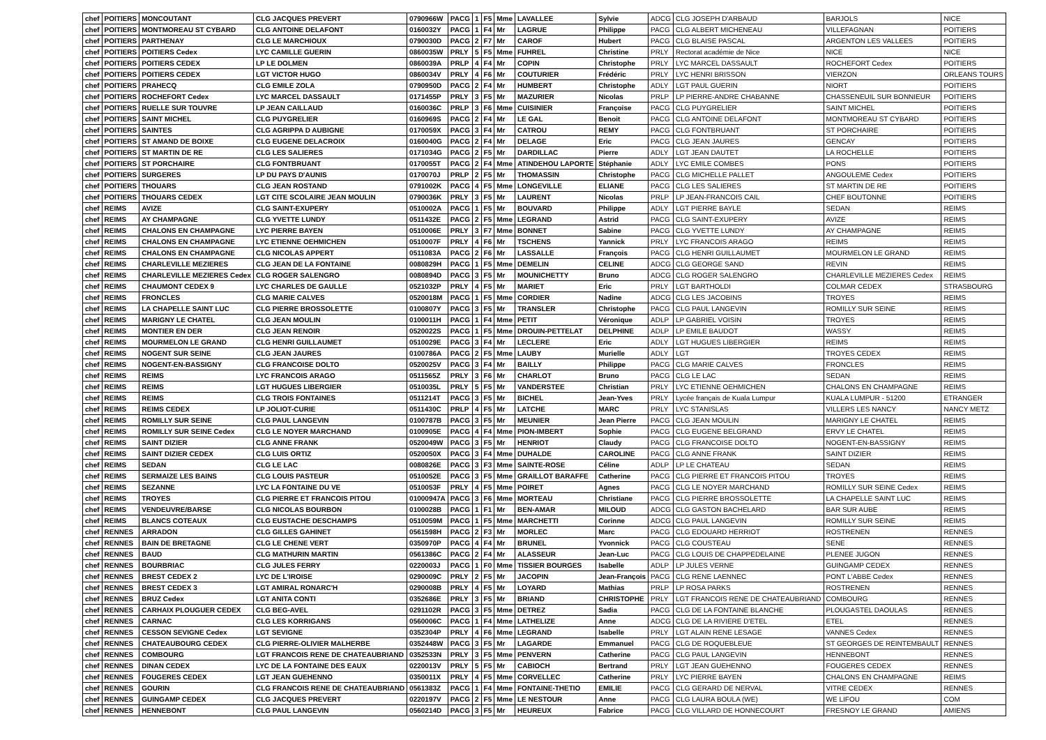| chef | POITIERS | MONCOUTANT | CLG JACQUES PREVERT | 0790966W | PACG | 1 | F5 | Mme | LAVALLEE | Sylvie | ADCG | CLG JOSEPH D'ARBAUD | BARJOLS | NICE |
| chef | POITIERS | MONTMOREAU ST CYBARD | CLG ANTOINE DELAFONT | 0160032Y | PACG | 1 | F4 | Mr | LAGRUE | Philippe | PACG | CLG ALBERT MICHENEAU | VILLEFAGNAN | POITIERS |
| chef | POITIERS | PARTHENAY | CLG LE MARCHIOUX | 0790030D | PACG | 2 | F7 | Mr | CAROF | Hubert | PACG | CLG BLAISE PASCAL | ARGENTON LES VALLEES | POITIERS |
| chef | POITIERS | POITIERS Cedex | LYC CAMILLE GUERIN | 0860035W | PRLY | 5 | F5 | Mme | FUHREL | Christine | PRLY | Rectorat académie de Nice | NICE | NICE |
| chef | POITIERS | POITIERS CEDEX | LP LE DOLMEN | 0860039A | PRLP | 4 | F4 | Mr | COPIN | Christophe | PRLY | LYC MARCEL DASSAULT | ROCHEFORT Cedex | POITIERS |
| chef | POITIERS | POITIERS CEDEX | LGT VICTOR HUGO | 0860034V | PRLY | 4 | F6 | Mr | COUTURIER | Frédéric | PRLY | LYC HENRI BRISSON | VIERZON | ORLEANS TOURS |
| chef | POITIERS | PRAHECQ | CLG EMILE ZOLA | 0790950D | PACG | 2 | F4 | Mr | HUMBERT | Christophe | ADLY | LGT PAUL GUERIN | NIORT | POITIERS |
| chef | POITIERS | ROCHEFORT Cedex | LYC MARCEL DASSAULT | 0171455P | PRLY | 3 | F5 | Mr | MAZURIER | Nicolas | PRLP | LP PIERRE-ANDRE CHABANNE | CHASSENEUIL SUR BONNIEUR | POITIERS |
| chef | POITIERS | RUELLE SUR TOUVRE | LP JEAN CAILLAUD | 0160036C | PRLP | 3 | F6 | Mme | CUISINIER | Françoise | PACG | CLG PUYGRELIER | SAINT MICHEL | POITIERS |
| chef | POITIERS | SAINT MICHEL | CLG PUYGRELIER | 0160969S | PACG | 2 | F4 | Mr | LE GAL | Benoit | PACG | CLG ANTOINE DELAFONT | MONTMOREAU ST CYBARD | POITIERS |
| chef | POITIERS | SAINTES | CLG AGRIPPA D AUBIGNE | 0170059X | PACG | 3 | F4 | Mr | CATROU | REMY | PACG | CLG FONTBRUANT | ST PORCHAIRE | POITIERS |
| chef | POITIERS | ST AMAND DE BOIXE | CLG EUGENE DELACROIX | 0160040G | PACG | 2 | F4 | Mr | DELAGE | Eric | PACG | CLG JEAN JAURES | GENCAY | POITIERS |
| chef | POITIERS | ST MARTIN DE RE | CLG LES SALIERES | 0171034G | PACG | 2 | F5 | Mr | DARDILLAC | Pierre | ADLY | LGT JEAN DAUTET | LA ROCHELLE | POITIERS |
| chef | POITIERS | ST PORCHAIRE | CLG FONTBRUANT | 0170055T | PACG | 2 | F4 | Mme | ATINDEHOU LAPORTE | Stéphanie | ADLY | LYC EMILE COMBES | PONS | POITIERS |
| chef | POITIERS | SURGERES | LP DU PAYS D'AUNIS | 0170070J | PRLP | 2 | F5 | Mr | THOMASSIN | Christophe | PACG | CLG MICHELLE PALLET | ANGOULEME Cedex | POITIERS |
| chef | POITIERS | THOUARS | CLG JEAN ROSTAND | 0791002K | PACG | 4 | F5 | Mme | LONGEVILLE | ELIANE | PACG | CLG LES SALIERES | ST MARTIN DE RE | POITIERS |
| chef | POITIERS | THOUARS CEDEX | LGT CITE SCOLAIRE JEAN MOULIN | 0790036K | PRLY | 3 | F5 | Mr | LAURENT | Nicolas | PRLP | LP JEAN-FRANCOIS CAIL | CHEF BOUTONNE | POITIERS |
| chef | REIMS | AVIZE | CLG SAINT-EXUPERY | 0510002A | PACG | 1 | F5 | Mr | BOUVARD | Philippe | ADLY | LGT PIERRE BAYLE | SEDAN | REIMS |
| chef | REIMS | AY CHAMPAGNE | CLG YVETTE LUNDY | 0511432E | PACG | 2 | F5 | Mme | LEGRAND | Astrid | PACG | CLG SAINT-EXUPERY | AVIZE | REIMS |
| chef | REIMS | CHALONS EN CHAMPAGNE | LYC PIERRE BAYEN | 0510006E | PRLY | 3 | F7 | Mme | BONNET | Sabine | PACG | CLG YVETTE LUNDY | AY CHAMPAGNE | REIMS |
| chef | REIMS | CHALONS EN CHAMPAGNE | LYC ETIENNE OEHMICHEN | 0510007F | PRLY | 4 | F6 | Mr | TSCHENS | Yannick | PRLY | LYC FRANCOIS ARAGO | REIMS | REIMS |
| chef | REIMS | CHALONS EN CHAMPAGNE | CLG NICOLAS APPERT | 0511083A | PACG | 2 | F6 | Mr | LASSALLE | François | PACG | CLG HENRI GUILLAUMET | MOURMELON LE GRAND | REIMS |
| chef | REIMS | CHARLEVILLE MEZIERES | CLG JEAN DE LA FONTAINE | 0080829H | PACG | 1 | F5 | Mme | DEMELIN | CELINE | ADCG | CLG GEORGE SAND | REVIN | REIMS |
| chef | REIMS | CHARLEVILLE MEZIERES Cedex | CLG ROGER SALENGRO | 0080894D | PACG | 3 | F5 | Mr | MOUNICHETTY | Bruno | ADCG | CLG ROGER SALENGRO | CHARLEVILLE MEZIERES Cedex | REIMS |
| chef | REIMS | CHAUMONT CEDEX 9 | LYC CHARLES DE GAULLE | 0521032P | PRLY | 4 | F5 | Mr | MARIET | Eric | PRLY | LGT BARTHOLDI | COLMAR CEDEX | STRASBOURG |
| chef | REIMS | FRONCLES | CLG MARIE CALVES | 0520018M | PACG | 1 | F5 | Mme | CORDIER | Nadine | ADCG | CLG LES JACOBINS | TROYES | REIMS |
| chef | REIMS | LA CHAPELLE SAINT LUC | CLG PIERRE BROSSOLETTE | 0100807Y | PACG | 3 | F5 | Mr | TRANSLER | Christophe | PACG | CLG PAUL LANGEVIN | ROMILLY SUR SEINE | REIMS |
| chef | REIMS | MARIGNY LE CHATEL | CLG JEAN MOULIN | 0100011H | PACG | 1 | F4 | Mme | PETIT | Véronique | ADLP | LP GABRIEL VOISIN | TROYES | REIMS |
| chef | REIMS | MONTIER EN DER | CLG JEAN RENOIR | 0520022S | PACG | 1 | F5 | Mme | DROUIN-PETTELAT | DELPHINE | ADLP | LP EMILE BAUDOT | WASSY | REIMS |
| chef | REIMS | MOURMELON LE GRAND | CLG HENRI GUILLAUMET | 0510029E | PACG | 3 | F4 | Mr | LECLERE | Eric | ADLY | LGT HUGUES LIBERGIER | REIMS | REIMS |
| chef | REIMS | NOGENT SUR SEINE | CLG JEAN JAURES | 0100786A | PACG | 2 | F5 | Mme | LAUBY | Murielle | ADLY | LGT | TROYES CEDEX | REIMS |
| chef | REIMS | NOGENT-EN-BASSIGNY | CLG FRANCOISE DOLTO | 0520025V | PACG | 3 | F4 | Mr | BAILLY | Philippe | PACG | CLG MARIE CALVES | FRONCLES | REIMS |
| chef | REIMS | REIMS | LYC FRANCOIS ARAGO | 0511565Z | PRLY | 3 | F6 | Mr | CHARLOT | Bruno | PACG | CLG LE LAC | SEDAN | REIMS |
| chef | REIMS | REIMS | LGT HUGUES LIBERGIER | 0510035L | PRLY | 5 | F5 | Mr | VANDERSTEE | Christian | PRLY | LYC ETIENNE OEHMICHEN | CHALONS EN CHAMPAGNE | REIMS |
| chef | REIMS | REIMS | CLG TROIS FONTAINES | 0511214T | PACG | 3 | F5 | Mr | BICHEL | Jean-Yves | PRLY | Lycée français de Kuala Lumpur | KUALA LUMPUR - 51200 | ETRANGER |
| chef | REIMS | REIMS CEDEX | LP JOLIOT-CURIE | 0511430C | PRLP | 4 | F5 | Mr | LATCHE | MARC | PRLY | LYC STANISLAS | VILLERS LES NANCY | NANCY METZ |
| chef | REIMS | ROMILLY SUR SEINE | CLG PAUL LANGEVIN | 0100787B | PACG | 3 | F5 | Mr | MEUNIER | Jean Pierre | PACG | CLG JEAN MOULIN | MARIGNY LE CHATEL | REIMS |
| chef | REIMS | ROMILLY SUR SEINE Cedex | CLG LE NOYER MARCHAND | 0100905E | PACG | 4 | F4 | Mme | PION-IMBERT | Sophie | PACG | CLG EUGENE BELGRAND | ERVY LE CHATEL | REIMS |
| chef | REIMS | SAINT DIZIER | CLG ANNE FRANK | 0520049W | PACG | 3 | F5 | Mr | HENRIOT | Claudy | PACG | CLG FRANCOISE DOLTO | NOGENT-EN-BASSIGNY | REIMS |
| chef | REIMS | SAINT DIZIER CEDEX | CLG LUIS ORTIZ | 0520050X | PACG | 3 | F4 | Mme | DUHALDE | CAROLINE | PACG | CLG ANNE FRANK | SAINT DIZIER | REIMS |
| chef | REIMS | SEDAN | CLG LE LAC | 0080826E | PACG | 3 | F3 | Mme | SAINTE-ROSE | Céline | ADLP | LP LE CHATEAU | SEDAN | REIMS |
| chef | REIMS | SERMAIZE LES BAINS | CLG LOUIS PASTEUR | 0510052E | PACG | 3 | F5 | Mme | GRAILLOT BARAFFE | Catherine | PACG | CLG PIERRE ET FRANCOIS PITOU | TROYES | REIMS |
| chef | REIMS | SEZANNE | LYC LA FONTAINE DU VE | 0510053F | PRLY | 4 | F5 | Mme | POIRET | Agnes | PACG | CLG LE NOYER MARCHAND | ROMILLY SUR SEINE Cedex | REIMS |
| chef | REIMS | TROYES | CLG PIERRE ET FRANCOIS PITOU | 01000947A | PACG | 3 | F6 | Mme | MORTEAU | Christiane | PACG | CLG PIERRE BROSSOLETTE | LA CHAPELLE SAINT LUC | REIMS |
| chef | REIMS | VENDEUVRE/BARSE | CLG NICOLAS BOURBON | 0100028B | PACG | 1 | F1 | Mr | BEN-AMAR | MILOUD | ADCG | CLG GASTON BACHELARD | BAR SUR AUBE | REIMS |
| chef | REIMS | BLANCS COTEAUX | CLG EUSTACHE DESCHAMPS | 0510059M | PACG | 1 | F5 | Mme | MARCHETTI | Corinne | ADCG | CLG PAUL LANGEVIN | ROMILLY SUR SEINE | REIMS |
| chef | RENNES | ARRADON | CLG GILLES GAHINET | 0561598H | PACG | 2 | F3 | Mr | MORLEC | Marc | PACG | CLG EDOUARD HERRIOT | ROSTRENEN | RENNES |
| chef | RENNES | BAIN DE BRETAGNE | CLG LE CHENE VERT | 0350970P | PACG | 4 | F4 | Mr | BRUNEL | Yvonnick | PACG | CLG COUSTEAU | SENE | RENNES |
| chef | RENNES | BAUD | CLG MATHURIN MARTIN | 0561386C | PACG | 2 | F4 | Mr | ALASSEUR | Jean-Luc | PACG | CLG LOUIS DE CHAPPEDELAINE | PLENEE JUGON | RENNES |
| chef | RENNES | BOURBRIAC | CLG JULES FERRY | 0220003J | PACG | 1 | F0 | Mme | TISSIER BOURGES | Isabelle | ADLP | LP JULES VERNE | GUINGAMP CEDEX | RENNES |
| chef | RENNES | BREST CEDEX 2 | LYC DE L'IROISE | 0290009C | PRLY | 2 | F5 | Mr | JACOPIN | Jean-François | PACG | CLG RENE LAENNEC | PONT L'ABBE Cedex | RENNES |
| chef | RENNES | BREST CEDEX 3 | LGT AMIRAL RONARC'H | 0290008B | PRLY | 4 | F5 | Mr | LOYARD | Mathias | PRLP | LP ROSA PARKS | ROSTRENEN | RENNES |
| chef | RENNES | BRUZ Cedex | LGT ANITA CONTI | 0352686E | PRLY | 3 | F5 | Mr | BRIAND | CHRISTOPHE | PRLY | LGT FRANCOIS RENE DE CHATEAUBRIAND | COMBOURG | RENNES |
| chef | RENNES | CARHAIX PLOUGUER CEDEX | CLG BEG-AVEL | 0291102R | PACG | 3 | F5 | Mme | DETREZ | Sadia | PACG | CLG DE LA FONTAINE BLANCHE | PLOUGASTEL DAOULAS | RENNES |
| chef | RENNES | CARNAC | CLG LES KORRIGANS | 0560006C | PACG | 1 | F4 | Mme | LATHELIZE | Anne | ADCG | CLG DE LA RIVIERE D'ETEL | ETEL | RENNES |
| chef | RENNES | CESSON SEVIGNE Cedex | LGT SEVIGNE | 0352304P | PRLY | 4 | F6 | Mme | LEGRAND | Isabelle | PRLY | LGT ALAIN RENE LESAGE | VANNES Cedex | RENNES |
| chef | RENNES | CHATEAUBOURG CEDEX | CLG PIERRE-OLIVIER MALHERBE | 0352448W | PACG | 3 | F5 | Mr | LAGARDE | Emmanuel | PACG | CLG DE ROQUEBLEUE | ST GEORGES DE REINTEMBAULT | RENNES |
| chef | RENNES | COMBOURG | LGT FRANCOIS RENE DE CHATEAUBRIAND | 0352533N | PRLY | 3 | F5 | Mme | PENVERN | Catherine | PACG | CLG PAUL LANGEVIN | HENNEBONT | RENNES |
| chef | RENNES | DINAN CEDEX | LYC DE LA FONTAINE DES EAUX | 0220013V | PRLY | 5 | F5 | Mr | CABIOCH | Bertrand | PRLY | LGT JEAN GUEHENNO | FOUGERES CEDEX | RENNES |
| chef | RENNES | FOUGERES CEDEX | LGT JEAN GUEHENNO | 0350011X | PRLY | 4 | F5 | Mme | CORVELLEC | Catherine | PRLY | LYC PIERRE BAYEN | CHALONS EN CHAMPAGNE | REIMS |
| chef | RENNES | GOURIN | CLG FRANCOIS RENE DE CHATEAUBRIAND | 0561383Z | PACG | 1 | F4 | Mme | FONTAINE-THETIO | EMILIE | PACG | CLG GERARD DE NERVAL | VITRE CEDEX | RENNES |
| chef | RENNES | GUINGAMP CEDEX | CLG JACQUES PREVERT | 0220197V | PACG | 2 | F5 | Mme | LE NESTOUR | Anne | PACG | CLG LAURA BOULA (WE) | WE LIFOU | COM |
| chef | RENNES | HENNEBONT | CLG PAUL LANGEVIN | 0560214D | PACG | 3 | F5 | Mr | HEUREUX | Fabrice | PACG | CLG VILLARD DE HONNECOURT | FRESNOY LE GRAND | AMIENS |